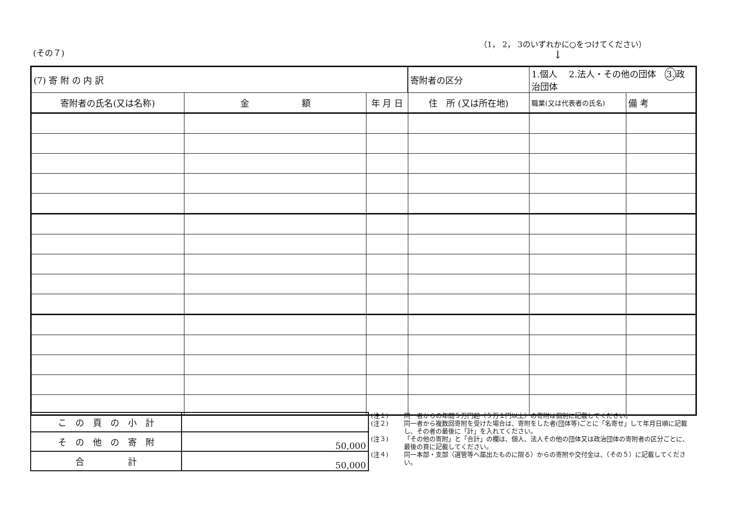(その７)
（1， 2， 3のいずれかに○をつけてください）
↓
| (7) 寄 附 の 内 訳 | | | 寄附者の区分 | 1.個人 2.法人・その他の団体 3. 政治団体 | | |
| 寄附者の氏名(又は名称) | 金 額 | 年 月 日 | 住 所 (又は所在地) | | 職業(又は代表者の氏名) | 備 考 |
| こ の 頁 の 小 計 | |
| そ の 他 の 寄 附 | 50,000 |
| 合 計 | 50,000 |
(注１) 同一者からの年間５万円超（５万１円以上）の寄附は個別に記載してください。
(注２) 同一者から複数回寄附を受けた場合は、寄附をした者(団体等)ごとに「名寄せ」して年月日順に記載し、その者の最後に「計」を入れてください。
(注３) 「その他の寄附」と「合計」の欄は、個人、法人その他の団体又は政治団体の寄附者の区分ごとに、最後の頁に記載してください。
(注４) 同一本部・支部（選管等へ届出たものに限る）からの寄附や交付金は、（その５）に記載してください。